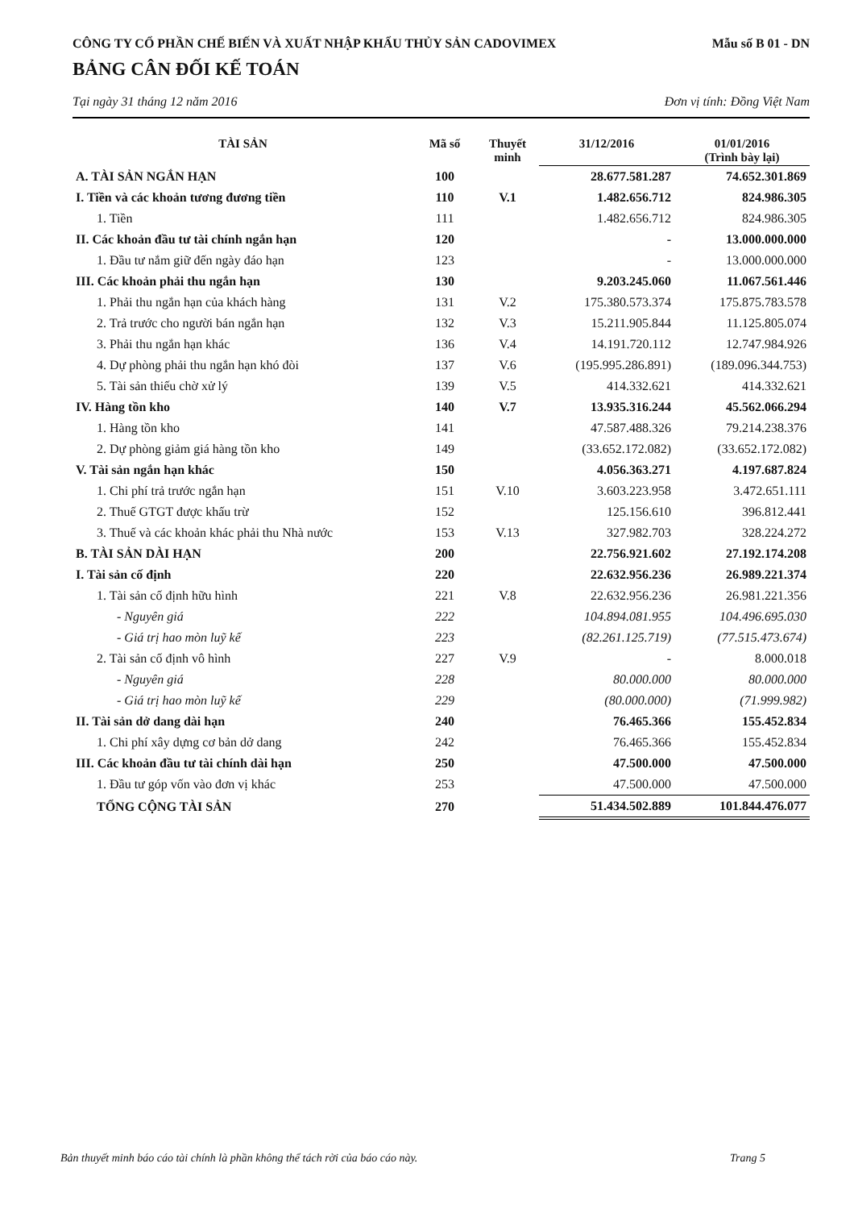CÔNG TY CỔ PHẦN CHẾ BIẾN VÀ XUẤT NHẬP KHẨU THỦY SẢN CADOVIMEX Mẫu số B 01 - DN
BẢNG CÂN ĐỐI KẾ TOÁN
Tại ngày 31 tháng 12 năm 2016 Đơn vị tính: Đồng Việt Nam
| TÀI SẢN | Mã số | Thuyết minh | 31/12/2016 | 01/01/2016 (Trình bày lại) |
| --- | --- | --- | --- | --- |
| A. TÀI SẢN NGẮN HẠN | 100 | | 28.677.581.287 | 74.652.301.869 |
| I. Tiền và các khoản tương đương tiền | 110 | V.1 | 1.482.656.712 | 824.986.305 |
| 1. Tiền | 111 | | 1.482.656.712 | 824.986.305 |
| II. Các khoản đầu tư tài chính ngắn hạn | 120 | | - | 13.000.000.000 |
| 1. Đầu tư nắm giữ đến ngày đáo hạn | 123 | | - | 13.000.000.000 |
| III. Các khoản phải thu ngắn hạn | 130 | | 9.203.245.060 | 11.067.561.446 |
| 1. Phải thu ngắn hạn của khách hàng | 131 | V.2 | 175.380.573.374 | 175.875.783.578 |
| 2. Trả trước cho người bán ngắn hạn | 132 | V.3 | 15.211.905.844 | 11.125.805.074 |
| 3. Phải thu ngắn hạn khác | 136 | V.4 | 14.191.720.112 | 12.747.984.926 |
| 4. Dự phòng phải thu ngắn hạn khó đòi | 137 | V.6 | (195.995.286.891) | (189.096.344.753) |
| 5. Tài sản thiếu chờ xử lý | 139 | V.5 | 414.332.621 | 414.332.621 |
| IV. Hàng tồn kho | 140 | V.7 | 13.935.316.244 | 45.562.066.294 |
| 1. Hàng tồn kho | 141 | | 47.587.488.326 | 79.214.238.376 |
| 2. Dự phòng giảm giá hàng tồn kho | 149 | | (33.652.172.082) | (33.652.172.082) |
| V. Tài sản ngắn hạn khác | 150 | | 4.056.363.271 | 4.197.687.824 |
| 1. Chi phí trả trước ngắn hạn | 151 | V.10 | 3.603.223.958 | 3.472.651.111 |
| 2. Thuế GTGT được khấu trừ | 152 | | 125.156.610 | 396.812.441 |
| 3. Thuế và các khoản khác phải thu Nhà nước | 153 | V.13 | 327.982.703 | 328.224.272 |
| B. TÀI SẢN DÀI HẠN | 200 | | 22.756.921.602 | 27.192.174.208 |
| I. Tài sản cố định | 220 | | 22.632.956.236 | 26.989.221.374 |
| 1. Tài sản cố định hữu hình | 221 | V.8 | 22.632.956.236 | 26.981.221.356 |
| - Nguyên giá | 222 | | 104.894.081.955 | 104.496.695.030 |
| - Giá trị hao mòn luỹ kế | 223 | | (82.261.125.719) | (77.515.473.674) |
| 2. Tài sản cố định vô hình | 227 | V.9 | - | 8.000.018 |
| - Nguyên giá | 228 | | 80.000.000 | 80.000.000 |
| - Giá trị hao mòn luỹ kế | 229 | | (80.000.000) | (71.999.982) |
| II. Tài sản dở dang dài hạn | 240 | | 76.465.366 | 155.452.834 |
| 1. Chi phí xây dựng cơ bản dở dang | 242 | | 76.465.366 | 155.452.834 |
| III. Các khoản đầu tư tài chính dài hạn | 250 | | 47.500.000 | 47.500.000 |
| 1. Đầu tư góp vốn vào đơn vị khác | 253 | | 47.500.000 | 47.500.000 |
| TỔNG CỘNG TÀI SẢN | 270 | | 51.434.502.889 | 101.844.476.077 |
Bản thuyết minh báo cáo tài chính là phần không thể tách rời của báo cáo này. Trang 5